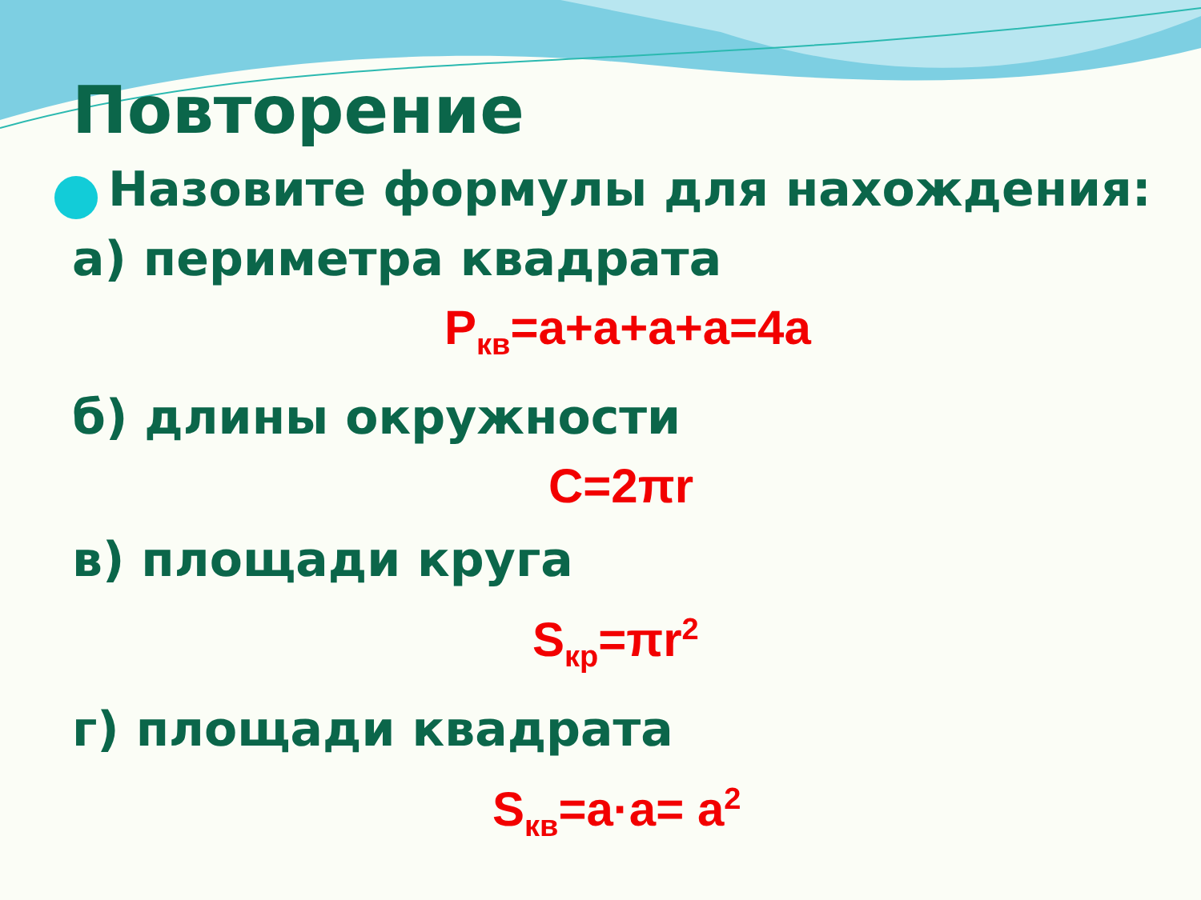Повторение
Назовите формулы для нахождения:
а) периметра квадрата
P<sub>кв</sub>=a+a+a+a=4a
б) длины окружности
C=2πr
в) площади круга
S<sub>кр</sub>=πr<sup>2</sup>
г) площади квадрата
S<sub>кв</sub>=a·a= a<sup>2</sup>